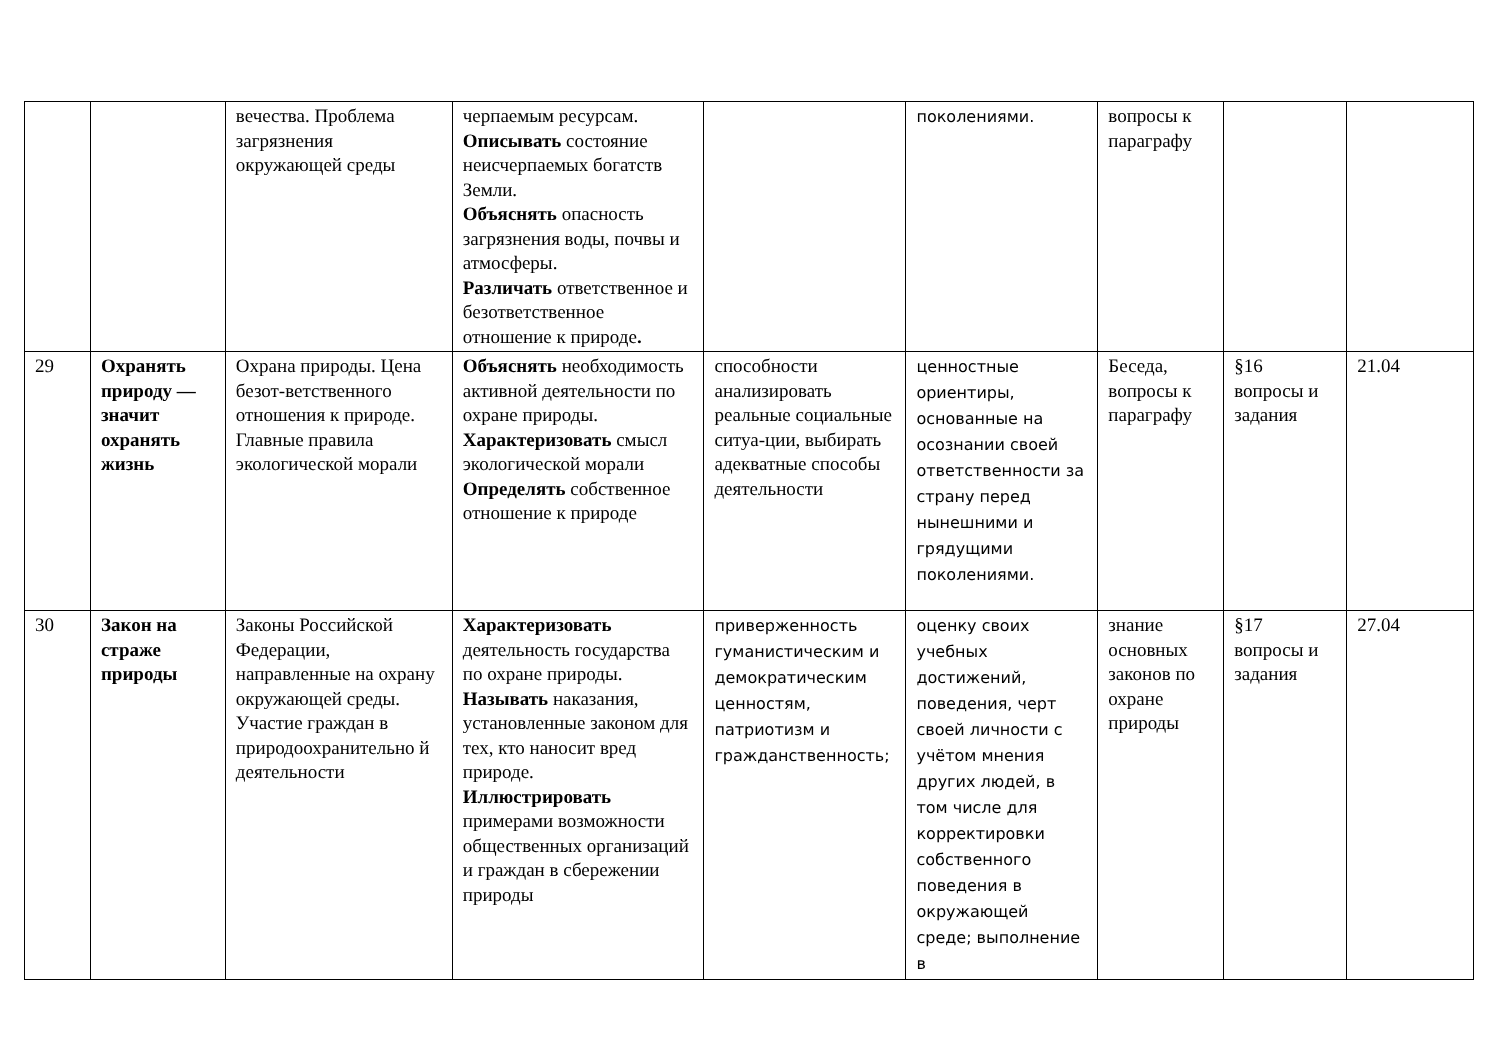| | | вечества. Проблема загрязнения окружающей среды | черпаемым ресурсам. Описывать состояние неисчерпаемых богатств Земли. Объяснять опасность загрязнения воды, почвы и атмосферы. Различать ответственное и безответственное отношение к природе . | | поколениями. | вопросы к параграфу | | |
| 29 | Охранять природу — значит охранять жизнь | Охрана природы. Цена безот-ветственного отношения к природе. Главные правила экологической морали | Объяснять необходимость активной деятельности по охране природы. Характеризовать смысл экологической морали Определять собственное отношение к природе | способности анализировать реальные социальные ситуа-ции, выбирать адекватные способы деятельности | ценностные ориентиры, основанные на осознании своей ответственности за страну перед нынешними и грядущими поколениями. | Беседа, вопросы к параграфу | §16 вопросы и задания | 21.04 |
| 30 | Закон на страже природы | Законы Российской Федерации, направленные на охрану окружающей среды. Участие граждан в природоохранительно й деятельности | Характеризовать деятельность государства по охране природы. Называть наказания, установленные законом для тех, кто наносит вред природе. Иллюстрировать примерами возможности общественных организаций и граждан в сбережении природы | приверженность гуманистическим и демократическим ценностям, патриотизм и гражданственность; | оценку своих учебных достижений, поведения, черт своей личности с учётом мнения других людей, в том числе для корректировки собственного поведения в окружающей среде; выполнение в | знание основных законов по охране природы | §17 вопросы и задания | 27.04 |